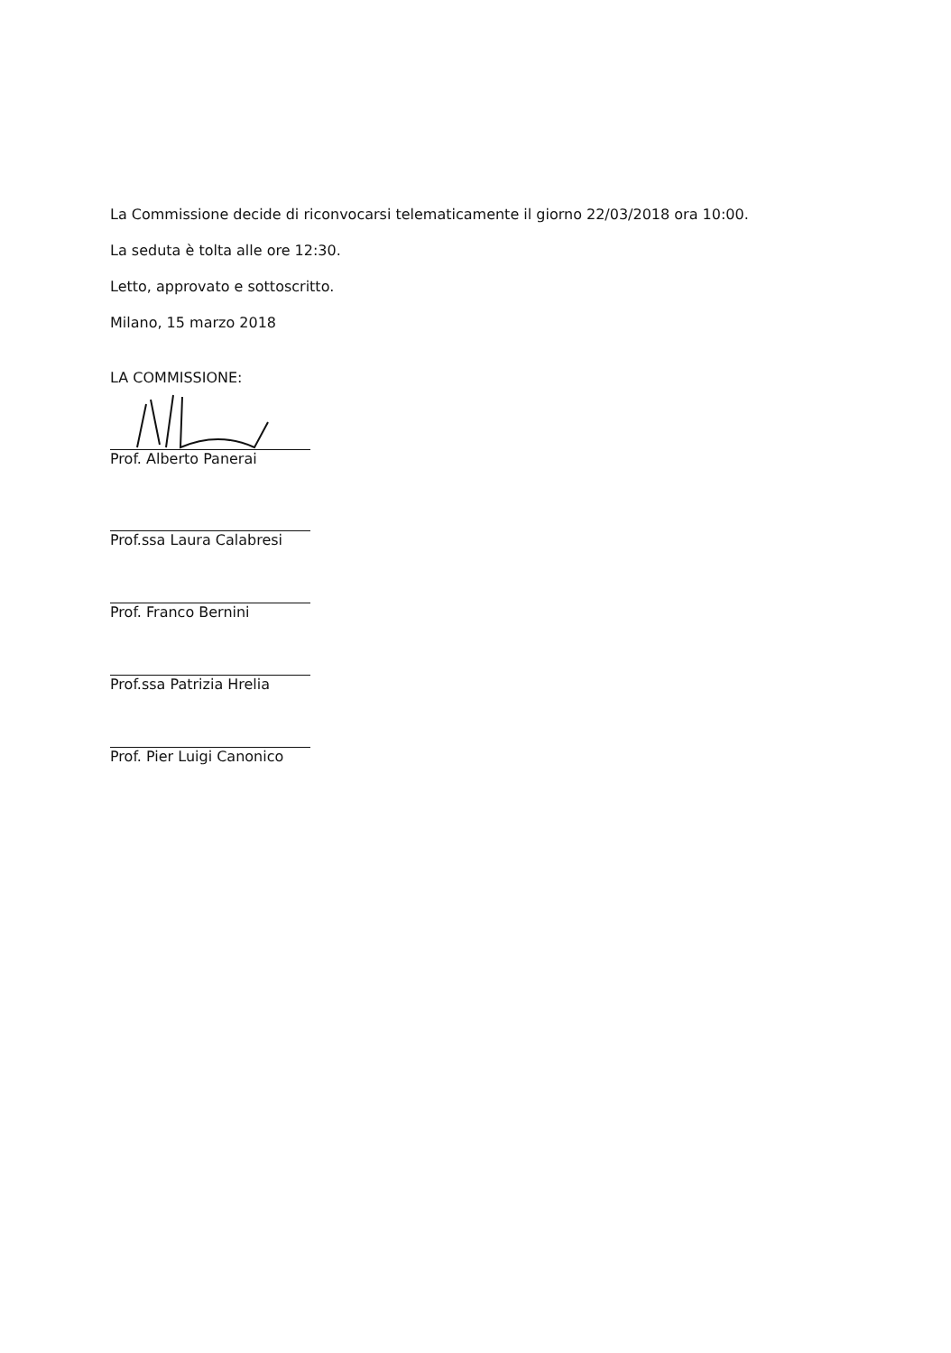La Commissione decide di riconvocarsi telematicamente il giorno 22/03/2018 ora 10:00.
La seduta è tolta alle ore 12:30.
Letto, approvato e sottoscritto.
Milano, 15 marzo 2018
LA COMMISSIONE:
Prof. Alberto Panerai
Prof.ssa Laura Calabresi
Prof. Franco Bernini
Prof.ssa Patrizia Hrelia
Prof. Pier Luigi Canonico